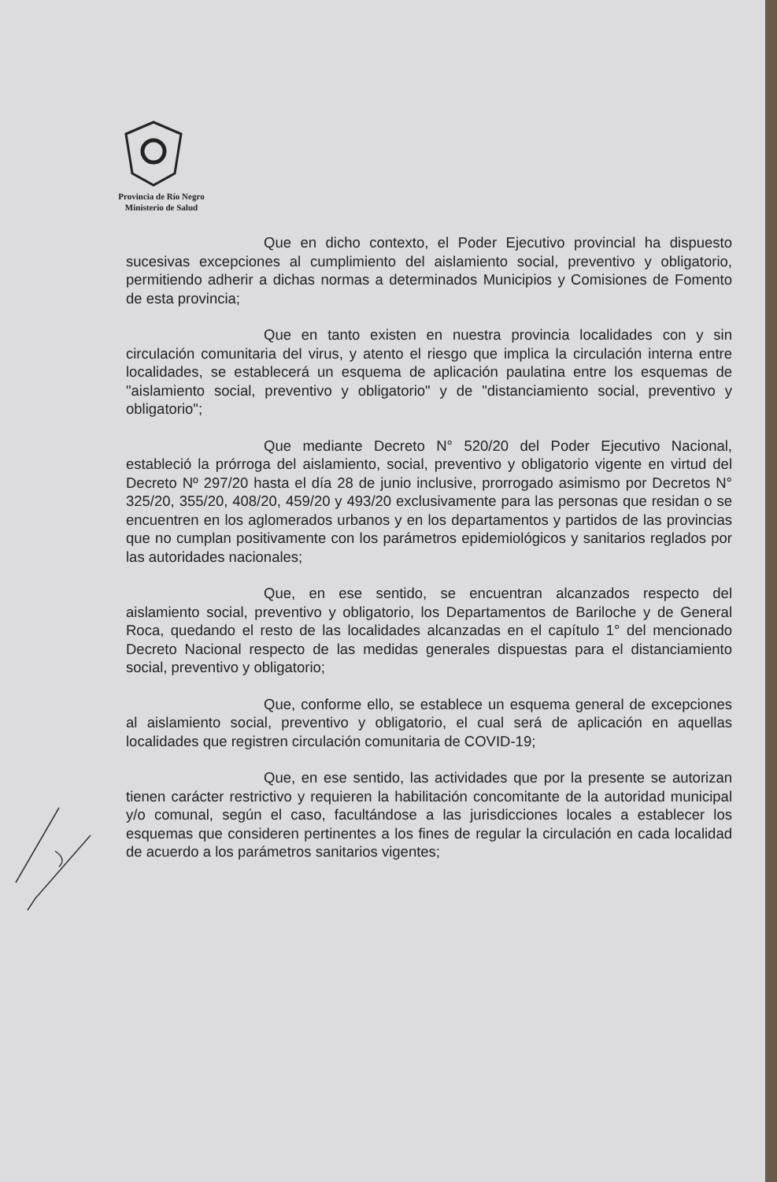Provincia de Río Negro
Ministerio de Salud
Que en dicho contexto, el Poder Ejecutivo provincial ha dispuesto sucesivas excepciones al cumplimiento del aislamiento social, preventivo y obligatorio, permitiendo adherir a dichas normas a determinados Municipios y Comisiones de Fomento de esta provincia;
Que en tanto existen en nuestra provincia localidades con y sin circulación comunitaria del virus, y atento el riesgo que implica la circulación interna entre localidades, se establecerá un esquema de aplicación paulatina entre los esquemas de "aislamiento social, preventivo y obligatorio" y de "distanciamiento social, preventivo y obligatorio";
Que mediante Decreto N° 520/20 del Poder Ejecutivo Nacional, estableció la prórroga del aislamiento, social, preventivo y obligatorio vigente en virtud del Decreto Nº 297/20 hasta el día 28 de junio inclusive, prorrogado asimismo por Decretos N° 325/20, 355/20, 408/20, 459/20 y 493/20 exclusivamente para las personas que residan o se encuentren en los aglomerados urbanos y en los departamentos y partidos de las provincias que no cumplan positivamente con los parámetros epidemiológicos y sanitarios reglados por las autoridades nacionales;
Que, en ese sentido, se encuentran alcanzados respecto del aislamiento social, preventivo y obligatorio, los Departamentos de Bariloche y de General Roca, quedando el resto de las localidades alcanzadas en el capítulo 1° del mencionado Decreto Nacional respecto de las medidas generales dispuestas para el distanciamiento social, preventivo y obligatorio;
Que, conforme ello, se establece un esquema general de excepciones al aislamiento social, preventivo y obligatorio, el cual será de aplicación en aquellas localidades que registren circulación comunitaria de COVID-19;
Que, en ese sentido, las actividades que por la presente se autorizan tienen carácter restrictivo y requieren la habilitación concomitante de la autoridad municipal y/o comunal, según el caso, facultándose a las jurisdicciones locales a establecer los esquemas que consideren pertinentes a los fines de regular la circulación en cada localidad de acuerdo a los parámetros sanitarios vigentes;